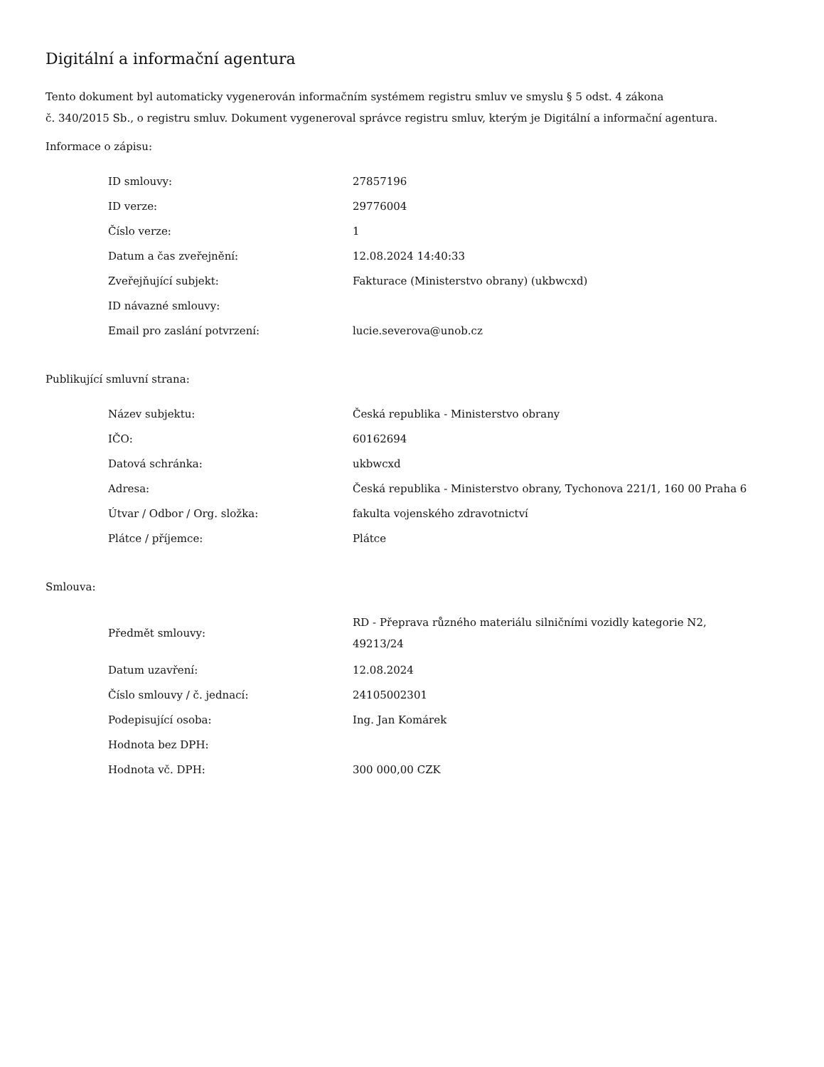Digitální a informační agentura
Tento dokument byl automaticky vygenerován informačním systémem registru smluv ve smyslu § 5 odst. 4 zákona
č. 340/2015 Sb., o registru smluv. Dokument vygeneroval správce registru smluv, kterým je Digitální a informační agentura.
Informace o zápisu:
| ID smlouvy: | 27857196 |
| ID verze: | 29776004 |
| Číslo verze: | 1 |
| Datum a čas zveřejnění: | 12.08.2024 14:40:33 |
| Zveřejňující subjekt: | Fakturace (Ministerstvo obrany) (ukbwcxd) |
| ID návazné smlouvy: | |
| Email pro zaslání potvrzení: | lucie.severova@unob.cz |
Publikující smluvní strana:
| Název subjektu: | Česká republika - Ministerstvo obrany |
| IČO: | 60162694 |
| Datová schránka: | ukbwcxd |
| Adresa: | Česká republika - Ministerstvo obrany, Tychonova 221/1, 160 00 Praha 6 |
| Útvar / Odbor / Org. složka: | fakulta vojenského zdravotnictví |
| Plátce / příjemce: | Plátce |
Smlouva:
| Předmět smlouvy: | RD - Přeprava různého materiálu silničními vozidly kategorie N2, 49213/24 |
| Datum uzavření: | 12.08.2024 |
| Číslo smlouvy / č. jednací: | 24105002301 |
| Podepisující osoba: | Ing. Jan Komárek |
| Hodnota bez DPH: | |
| Hodnota vč. DPH: | 300 000,00 CZK |